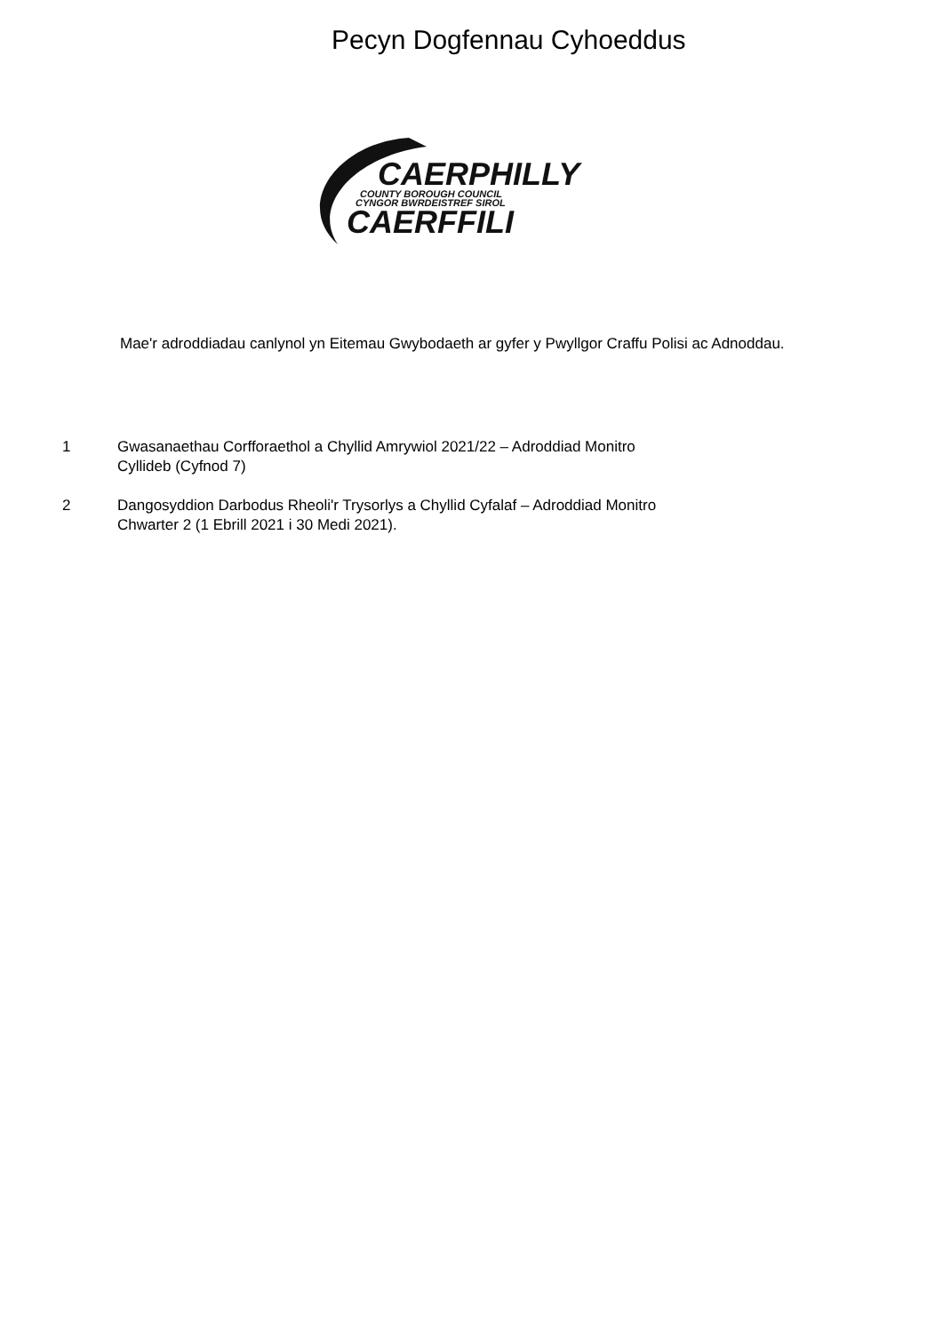Pecyn Dogfennau Cyhoeddus
CAERPHILLY
COUNTY BOROUGH COUNCIL
CYNGOR BWRDEISTREF SIROL
CAERFFILI
Mae'r adroddiadau canlynol yn Eitemau Gwybodaeth ar gyfer y Pwyllgor Craffu Polisi ac Adnoddau.
1 Gwasanaethau Corfforaethol a Chyllid Amrywiol 2021/22 – Adroddiad Monitro
Cyllideb (Cyfnod 7)
2 Dangosyddion Darbodus Rheoli'r Trysorlys a Chyllid Cyfalaf – Adroddiad Monitro
Chwarter 2 (1 Ebrill 2021 i 30 Medi 2021).